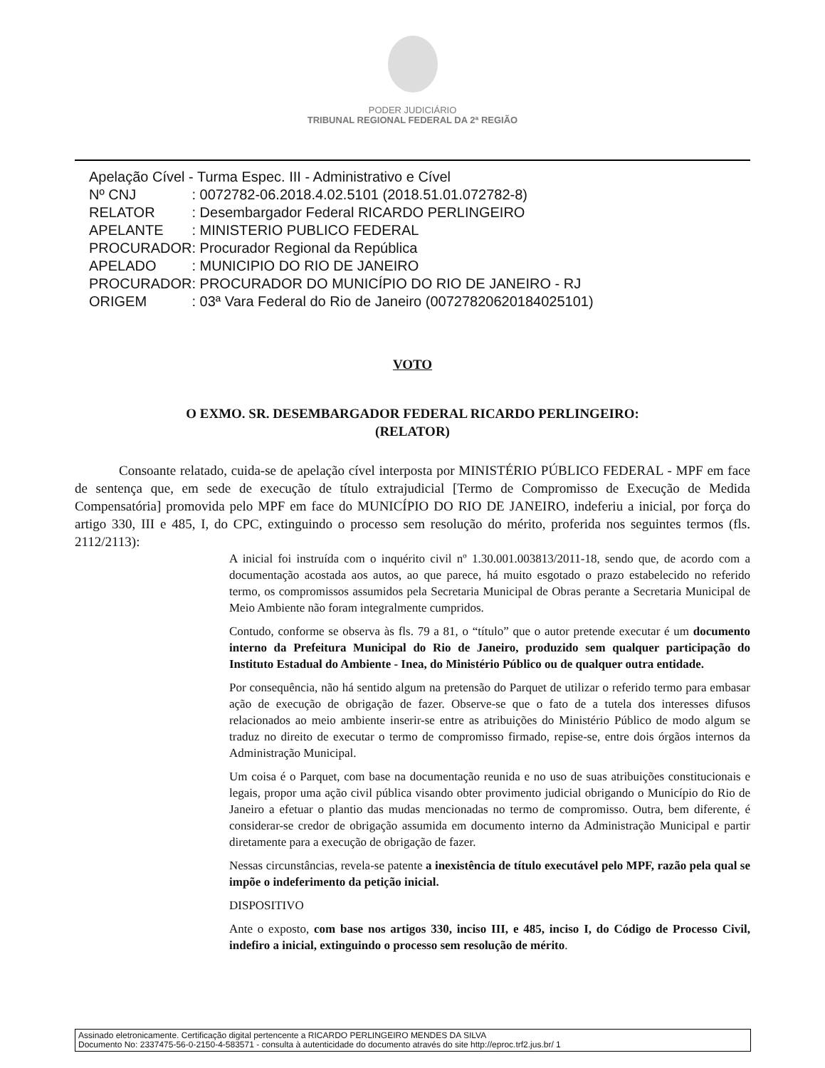PODER JUDICIÁRIO
TRIBUNAL REGIONAL FEDERAL DA 2ª REGIÃO
| Apelação Cível - Turma Espec. III - Administrativo e Cível | |
| Nº CNJ | : 0072782-06.2018.4.02.5101 (2018.51.01.072782-8) |
| RELATOR | : Desembargador Federal RICARDO PERLINGEIRO |
| APELANTE | : MINISTERIO PUBLICO FEDERAL |
| PROCURADOR | : Procurador Regional da República |
| APELADO | : MUNICIPIO DO RIO DE JANEIRO |
| PROCURADOR | : PROCURADOR DO MUNICÍPIO DO RIO DE JANEIRO - RJ |
| ORIGEM | : 03ª Vara Federal do Rio de Janeiro (00727820620184025101) |
VOTO
O EXMO. SR. DESEMBARGADOR FEDERAL RICARDO PERLINGEIRO:
(RELATOR)
Consoante relatado, cuida-se de apelação cível interposta por MINISTÉRIO PÚBLICO FEDERAL - MPF em face de sentença que, em sede de execução de título extrajudicial [Termo de Compromisso de Execução de Medida Compensatória] promovida pelo MPF em face do MUNICÍPIO DO RIO DE JANEIRO, indeferiu a inicial, por força do artigo 330, III e 485, I, do CPC, extinguindo o processo sem resolução do mérito, proferida nos seguintes termos (fls. 2112/2113):
A inicial foi instruída com o inquérito civil nº 1.30.001.003813/2011-18, sendo que, de acordo com a documentação acostada aos autos, ao que parece, há muito esgotado o prazo estabelecido no referido termo, os compromissos assumidos pela Secretaria Municipal de Obras perante a Secretaria Municipal de Meio Ambiente não foram integralmente cumpridos.
Contudo, conforme se observa às fls. 79 a 81, o “título” que o autor pretende executar é um documento interno da Prefeitura Municipal do Rio de Janeiro, produzido sem qualquer participação do Instituto Estadual do Ambiente - Inea, do Ministério Público ou de qualquer outra entidade.
Por consequência, não há sentido algum na pretensão do Parquet de utilizar o referido termo para embasar ação de execução de obrigação de fazer. Observe-se que o fato de a tutela dos interesses difusos relacionados ao meio ambiente inserir-se entre as atribuições do Ministério Público de modo algum se traduz no direito de executar o termo de compromisso firmado, repise-se, entre dois órgãos internos da Administração Municipal.
Um coisa é o Parquet, com base na documentação reunida e no uso de suas atribuições constitucionais e legais, propor uma ação civil pública visando obter provimento judicial obrigando o Município do Rio de Janeiro a efetuar o plantio das mudas mencionadas no termo de compromisso. Outra, bem diferente, é considerar-se credor de obrigação assumida em documento interno da Administração Municipal e partir diretamente para a execução de obrigação de fazer.
Nessas circunstâncias, revela-se patente a inexistência de título executável pelo MPF, razão pela qual se impõe o indeferimento da petição inicial.
DISPOSITIVO
Ante o exposto, com base nos artigos 330, inciso III, e 485, inciso I, do Código de Processo Civil, indefiro a inicial, extinguindo o processo sem resolução de mérito.
Assinado eletronicamente. Certificação digital pertencente a RICARDO PERLINGEIRO MENDES DA SILVA
Documento No: 2337475-56-0-2150-4-583571 - consulta à autenticidade do documento através do site http://eproc.trf2.jus.br/ 1